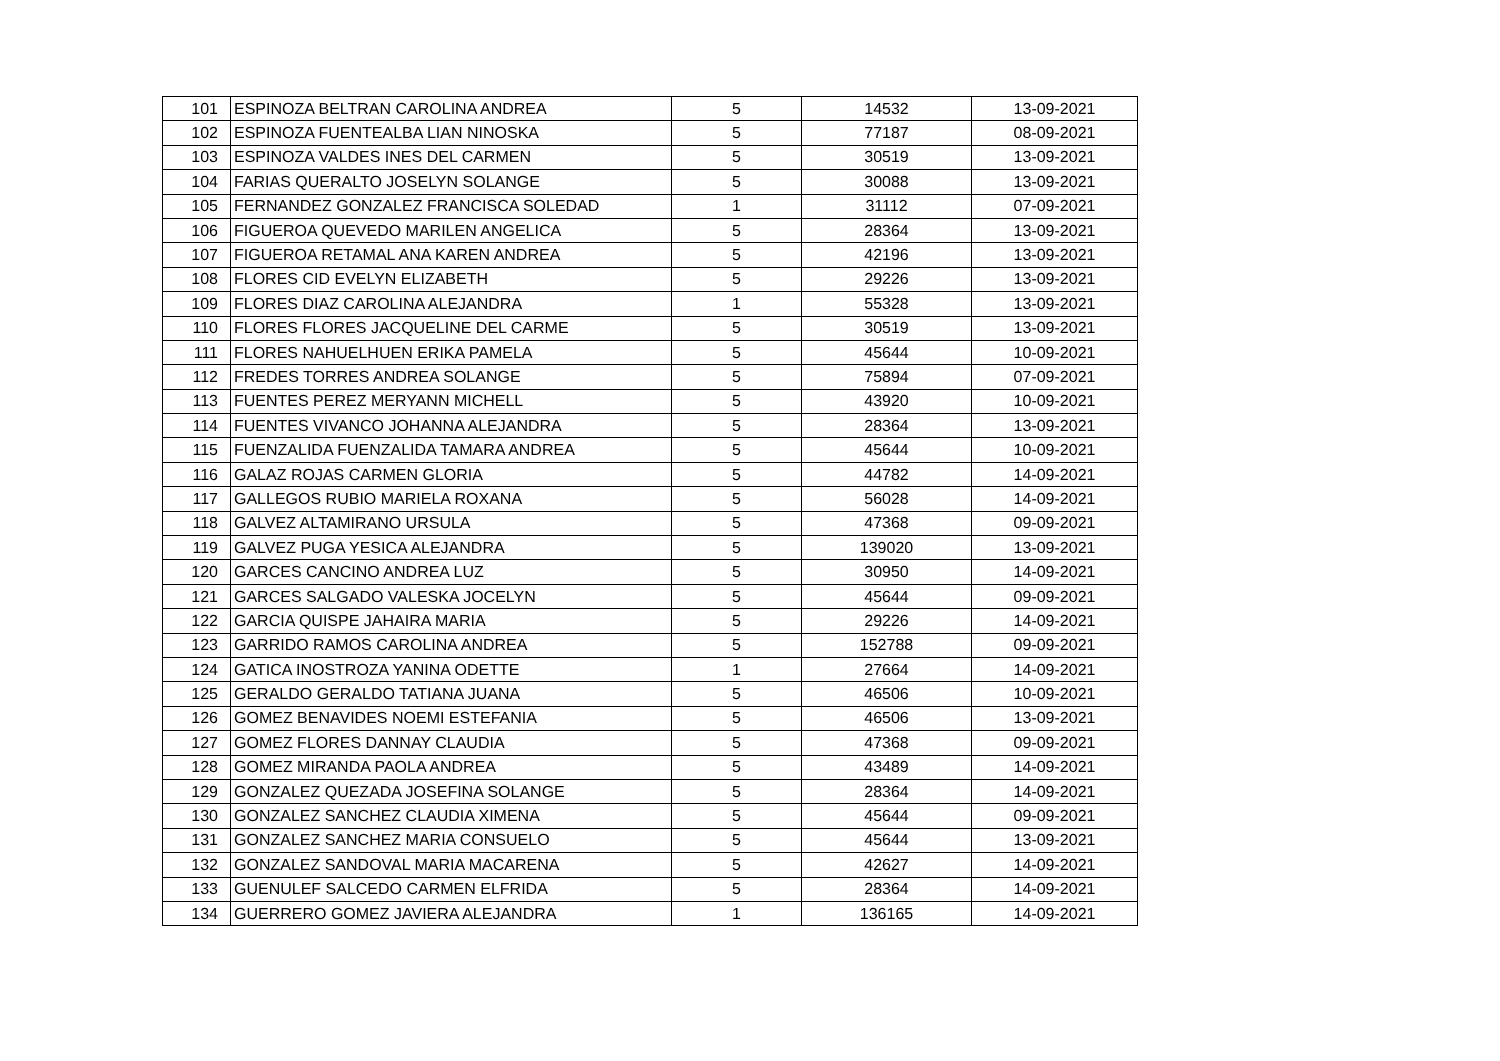| 101 | ESPINOZA BELTRAN CAROLINA ANDREA | 5 | 14532 | 13-09-2021 |
| 102 | ESPINOZA FUENTEALBA LIAN NINOSKA | 5 | 77187 | 08-09-2021 |
| 103 | ESPINOZA VALDES INES DEL CARMEN | 5 | 30519 | 13-09-2021 |
| 104 | FARIAS QUERALTO JOSELYN SOLANGE | 5 | 30088 | 13-09-2021 |
| 105 | FERNANDEZ GONZALEZ FRANCISCA SOLEDAD | 1 | 31112 | 07-09-2021 |
| 106 | FIGUEROA QUEVEDO MARILEN ANGELICA | 5 | 28364 | 13-09-2021 |
| 107 | FIGUEROA RETAMAL ANA KAREN ANDREA | 5 | 42196 | 13-09-2021 |
| 108 | FLORES CID EVELYN ELIZABETH | 5 | 29226 | 13-09-2021 |
| 109 | FLORES DIAZ CAROLINA ALEJANDRA | 1 | 55328 | 13-09-2021 |
| 110 | FLORES FLORES JACQUELINE DEL CARME | 5 | 30519 | 13-09-2021 |
| 111 | FLORES NAHUELHUEN ERIKA PAMELA | 5 | 45644 | 10-09-2021 |
| 112 | FREDES TORRES ANDREA SOLANGE | 5 | 75894 | 07-09-2021 |
| 113 | FUENTES PEREZ MERYANN MICHELL | 5 | 43920 | 10-09-2021 |
| 114 | FUENTES VIVANCO JOHANNA ALEJANDRA | 5 | 28364 | 13-09-2021 |
| 115 | FUENZALIDA FUENZALIDA TAMARA ANDREA | 5 | 45644 | 10-09-2021 |
| 116 | GALAZ ROJAS CARMEN GLORIA | 5 | 44782 | 14-09-2021 |
| 117 | GALLEGOS RUBIO MARIELA ROXANA | 5 | 56028 | 14-09-2021 |
| 118 | GALVEZ ALTAMIRANO URSULA | 5 | 47368 | 09-09-2021 |
| 119 | GALVEZ PUGA YESICA ALEJANDRA | 5 | 139020 | 13-09-2021 |
| 120 | GARCES CANCINO ANDREA LUZ | 5 | 30950 | 14-09-2021 |
| 121 | GARCES SALGADO VALESKA JOCELYN | 5 | 45644 | 09-09-2021 |
| 122 | GARCIA QUISPE JAHAIRA MARIA | 5 | 29226 | 14-09-2021 |
| 123 | GARRIDO RAMOS CAROLINA ANDREA | 5 | 152788 | 09-09-2021 |
| 124 | GATICA INOSTROZA YANINA ODETTE | 1 | 27664 | 14-09-2021 |
| 125 | GERALDO GERALDO TATIANA JUANA | 5 | 46506 | 10-09-2021 |
| 126 | GOMEZ BENAVIDES NOEMI ESTEFANIA | 5 | 46506 | 13-09-2021 |
| 127 | GOMEZ FLORES DANNAY CLAUDIA | 5 | 47368 | 09-09-2021 |
| 128 | GOMEZ MIRANDA PAOLA ANDREA | 5 | 43489 | 14-09-2021 |
| 129 | GONZALEZ QUEZADA JOSEFINA SOLANGE | 5 | 28364 | 14-09-2021 |
| 130 | GONZALEZ SANCHEZ CLAUDIA XIMENA | 5 | 45644 | 09-09-2021 |
| 131 | GONZALEZ SANCHEZ MARIA CONSUELO | 5 | 45644 | 13-09-2021 |
| 132 | GONZALEZ SANDOVAL MARIA MACARENA | 5 | 42627 | 14-09-2021 |
| 133 | GUENULEF SALCEDO CARMEN ELFRIDA | 5 | 28364 | 14-09-2021 |
| 134 | GUERRERO GOMEZ JAVIERA ALEJANDRA | 1 | 136165 | 14-09-2021 |